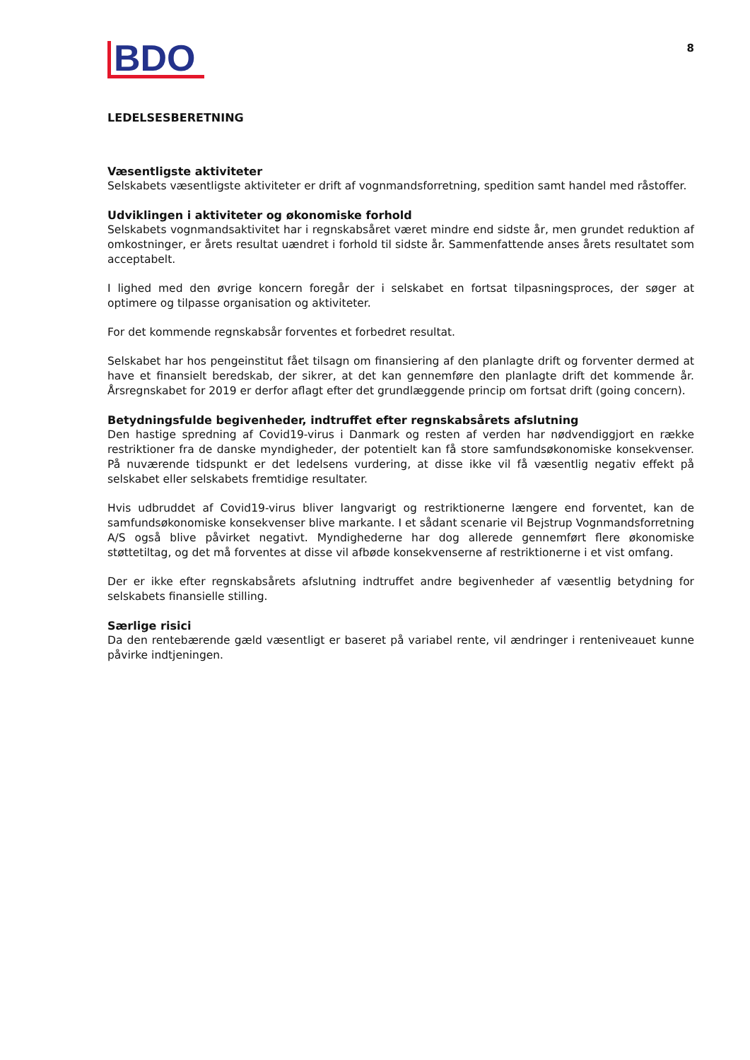BDO
8
LEDELSESBERETNING
Væsentligste aktiviteter
Selskabets væsentligste aktiviteter er drift af vognmandsforretning, spedition samt handel med råstoffer.
Udviklingen i aktiviteter og økonomiske forhold
Selskabets vognmandsaktivitet har i regnskabsåret været mindre end sidste år, men grundet reduktion af omkostninger, er årets resultat uændret i forhold til sidste år. Sammenfattende anses årets resultatet som acceptabelt.
I lighed med den øvrige koncern foregår der i selskabet en fortsat tilpasningsproces, der søger at optimere og tilpasse organisation og aktiviteter.
For det kommende regnskabsår forventes et forbedret resultat.
Selskabet har hos pengeinstitut fået tilsagn om finansiering af den planlagte drift og forventer dermed at have et finansielt beredskab, der sikrer, at det kan gennemføre den planlagte drift det kommende år. Årsregnskabet for 2019 er derfor aflagt efter det grundlæggende princip om fortsat drift (going concern).
Betydningsfulde begivenheder, indtruffet efter regnskabsårets afslutning
Den hastige spredning af Covid19-virus i Danmark og resten af verden har nødvendiggjort en række restriktioner fra de danske myndigheder, der potentielt kan få store samfundsøkonomiske konsekvenser. På nuværende tidspunkt er det ledelsens vurdering, at disse ikke vil få væsentlig negativ effekt på selskabet eller selskabets fremtidige resultater.
Hvis udbruddet af Covid19-virus bliver langvarigt og restriktionerne længere end forventet, kan de samfundsøkonomiske konsekvenser blive markante. I et sådant scenarie vil Bejstrup Vognmandsforretning A/S også blive påvirket negativt. Myndighederne har dog allerede gennemført flere økonomiske støttetiltag, og det må forventes at disse vil afbøde konsekvenserne af restriktionerne i et vist omfang.
Der er ikke efter regnskabsårets afslutning indtruffet andre begivenheder af væsentlig betydning for selskabets finansielle stilling.
Særlige risici
Da den rentebærende gæld væsentligt er baseret på variabel rente, vil ændringer i renteniveauet kunne påvirke indtjeningen.